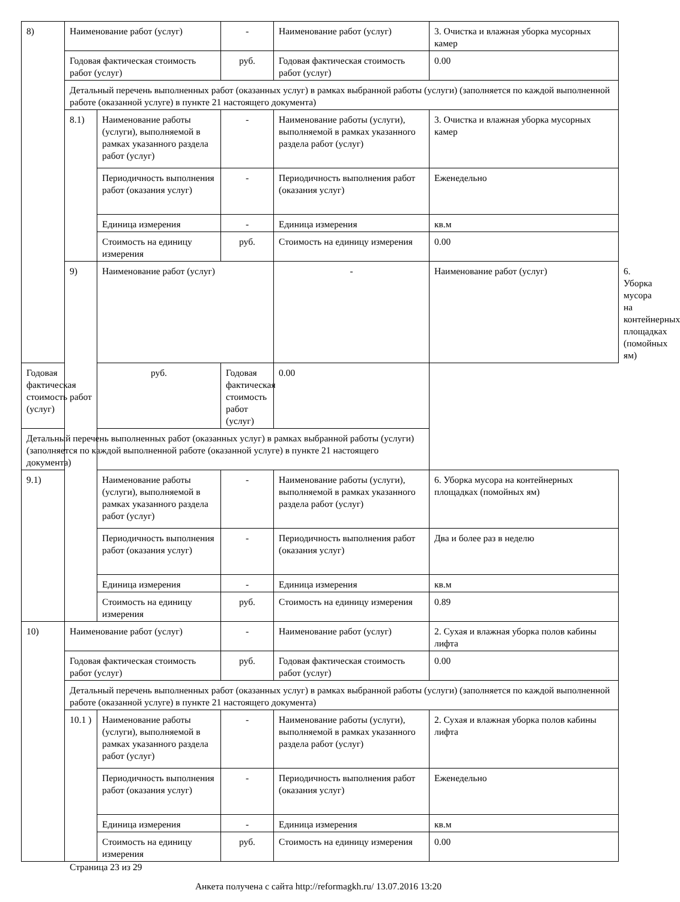| 8) | Наименование работ (услуг) | | - | Наименование работ (услуг) | 3. Очистка и влажная уборка мусорных камер | |
| | Годовая фактическая стоимость работ (услуг) | | руб. | Годовая фактическая стоимость работ (услуг) | 0.00 | |
| | Детальный перечень выполненных работ (оказанных услуг) в рамках выбранной работы (услуги) (заполняется по каждой выполненной работе (оказанной услуге) в пункте 21 настоящего документа) | | | | | |
| | 8.1) | Наименование работы (услуги), выполняемой в рамках указанного раздела работ (услуг) | - | Наименование работы (услуги), выполняемой в рамках указанного раздела работ (услуг) | 3. Очистка и влажная уборка мусорных камер | |
| | | Периодичность выполнения работ (оказания услуг) | - | Периодичность выполнения работ (оказания услуг) | Еженедельно | |
| | | Единица измерения | - | Единица измерения | кв.м | |
| | | Стоимость на единицу измерения | руб. | Стоимость на единицу измерения | 0.00 | |
| | 9) | Наименование работ (услуг) | | - | Наименование работ (услуг) | 6. Уборка мусора на контейнерных площадках (помойных ям) |
| Годовая фактическая стоимость работ (услуг) | | руб. | Годовая фактическая стоимость работ (услуг) | 0.00 | | |
| Детальный перечень выполненных работ (оказанных услуг) в рамках выбранной работы (услуги) (заполняется по каждой выполненной работе (оказанной услуге) в пункте 21 настоящего документа) | | | | | | |
| 9.1) | | Наименование работы (услуги), выполняемой в рамках указанного раздела работ (услуг) | - | Наименование работы (услуги), выполняемой в рамках указанного раздела работ (услуг) | 6. Уборка мусора на контейнерных площадках (помойных ям) | |
| | | Периодичность выполнения работ (оказания услуг) | - | Периодичность выполнения работ (оказания услуг) | Два и более раз в неделю | |
| | | Единица измерения | - | Единица измерения | кв.м | |
| | | Стоимость на единицу измерения | руб. | Стоимость на единицу измерения | 0.89 | |
| 10) | Наименование работ (услуг) | | - | Наименование работ (услуг) | 2. Сухая и влажная уборка полов кабины лифта | |
| | Годовая фактическая стоимость работ (услуг) | | руб. | Годовая фактическая стоимость работ (услуг) | 0.00 | |
| | Детальный перечень выполненных работ (оказанных услуг) в рамках выбранной работы (услуги) (заполняется по каждой выполненной работе (оказанной услуге) в пункте 21 настоящего документа) | | | | | |
| | 10.1 ) | Наименование работы (услуги), выполняемой в рамках указанного раздела работ (услуг) | - | Наименование работы (услуги), выполняемой в рамках указанного раздела работ (услуг) | 2. Сухая и влажная уборка полов кабины лифта | |
| | | Периодичность выполнения работ (оказания услуг) | - | Периодичность выполнения работ (оказания услуг) | Еженедельно | |
| | | Единица измерения | - | Единица измерения | кв.м | |
| | | Стоимость на единицу измерения | руб. | Стоимость на единицу измерения | 0.00 | |
Страница 23 из 29
Анкета получена с сайта http://reformagkh.ru/ 13.07.2016 13:20